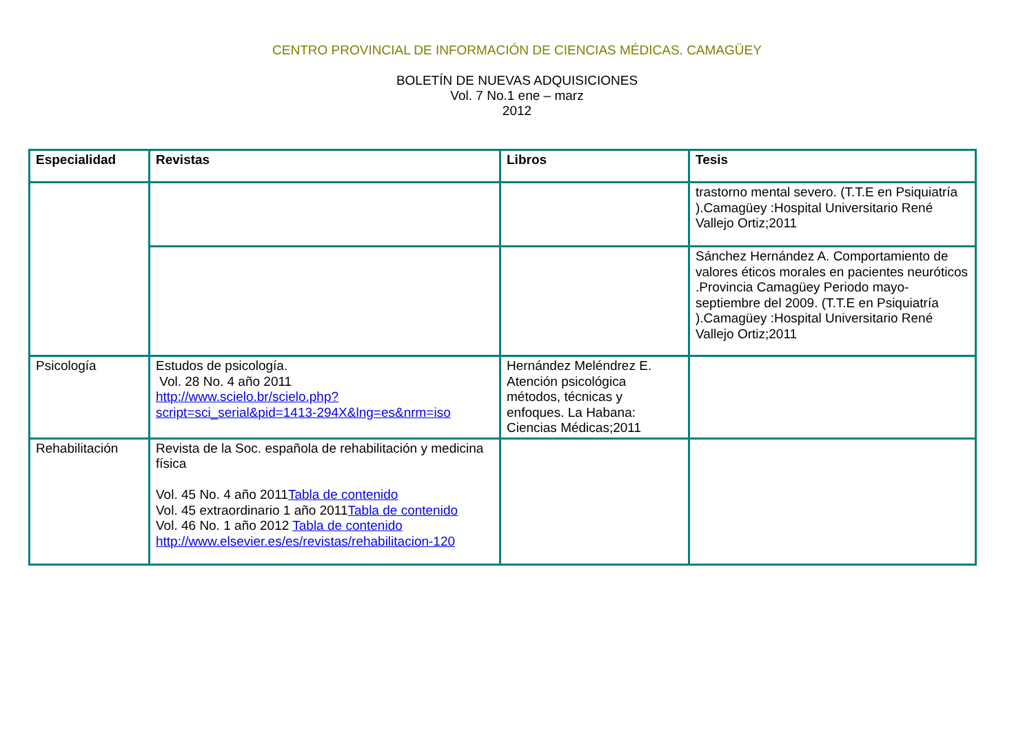CENTRO PROVINCIAL DE INFORMACIÓN DE CIENCIAS MÉDICAS. CAMAGÜEY
BOLETÍN DE NUEVAS ADQUISICIONES
Vol. 7 No.1 ene – marz
2012
| Especialidad | Revistas | Libros | Tesis |
| --- | --- | --- | --- |
| | | | trastorno mental severo. (T.T.E en Psiquiatría ).Camagüey :Hospital Universitario René Vallejo Ortiz;2011 |
| | | | Sánchez Hernández A. Comportamiento de valores éticos morales en pacientes neuróticos .Provincia Camagüey Periodo mayo-septiembre del 2009. (T.T.E en Psiquiatría ).Camagüey :Hospital Universitario René Vallejo Ortiz;2011 |
| Psicología | Estudos de psicología. Vol. 28 No. 4 año 2011 http://www.scielo.br/scielo.php?script=sci_serial&pid=1413-294X&lng=es&nrm=iso | Hernández Meléndrez E. Atención psicológica métodos, técnicas y enfoques. La Habana: Ciencias Médicas;2011 | |
| Rehabilitación | Revista de la Soc. española de rehabilitación y medicina física Vol. 45 No. 4 año 2011 Tabla de contenido Vol. 45 extraordinario 1 año 2011 Tabla de contenido Vol. 46 No. 1 año 2012 Tabla de contenido http://www.elsevier.es/es/revistas/rehabilitacion-120 | | |